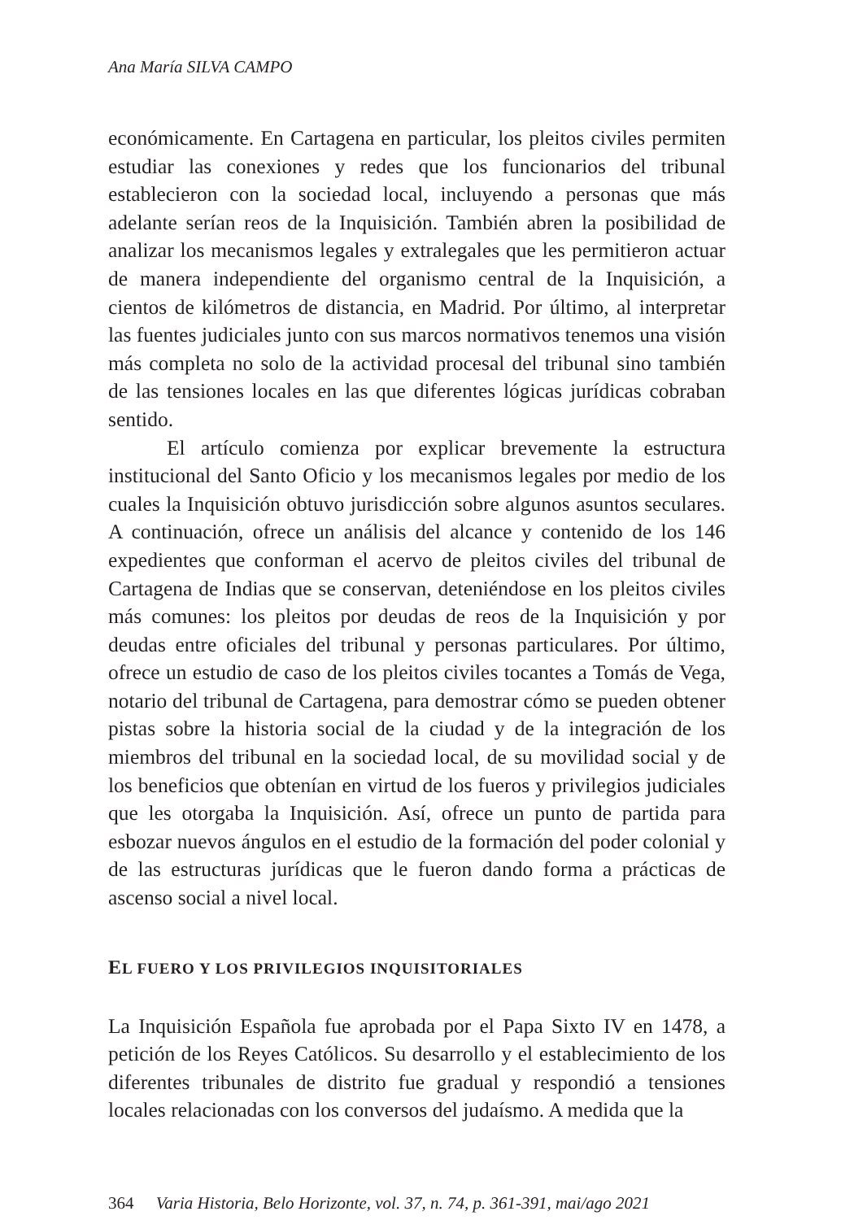Ana María SILVA CAMPO
económicamente. En Cartagena en particular, los pleitos civiles permiten estudiar las conexiones y redes que los funcionarios del tribunal establecieron con la sociedad local, incluyendo a personas que más adelante serían reos de la Inquisición. También abren la posibilidad de analizar los mecanismos legales y extralegales que les permitieron actuar de manera independiente del organismo central de la Inquisición, a cientos de kilómetros de distancia, en Madrid. Por último, al interpretar las fuentes judiciales junto con sus marcos normativos tenemos una visión más completa no solo de la actividad procesal del tribunal sino también de las tensiones locales en las que diferentes lógicas jurídicas cobraban sentido.
El artículo comienza por explicar brevemente la estructura institucional del Santo Oficio y los mecanismos legales por medio de los cuales la Inquisición obtuvo jurisdicción sobre algunos asuntos seculares. A continuación, ofrece un análisis del alcance y contenido de los 146 expedientes que conforman el acervo de pleitos civiles del tribunal de Cartagena de Indias que se conservan, deteniéndose en los pleitos civiles más comunes: los pleitos por deudas de reos de la Inquisición y por deudas entre oficiales del tribunal y personas particulares. Por último, ofrece un estudio de caso de los pleitos civiles tocantes a Tomás de Vega, notario del tribunal de Cartagena, para demostrar cómo se pueden obtener pistas sobre la historia social de la ciudad y de la integración de los miembros del tribunal en la sociedad local, de su movilidad social y de los beneficios que obtenían en virtud de los fueros y privilegios judiciales que les otorgaba la Inquisición. Así, ofrece un punto de partida para esbozar nuevos ángulos en el estudio de la formación del poder colonial y de las estructuras jurídicas que le fueron dando forma a prácticas de ascenso social a nivel local.
EL FUERO Y LOS PRIVILEGIOS INQUISITORIALES
La Inquisición Española fue aprobada por el Papa Sixto IV en 1478, a petición de los Reyes Católicos. Su desarrollo y el establecimiento de los diferentes tribunales de distrito fue gradual y respondió a tensiones locales relacionadas con los conversos del judaísmo. A medida que la
364 Varia Historia, Belo Horizonte, vol. 37, n. 74, p. 361-391, mai/ago 2021